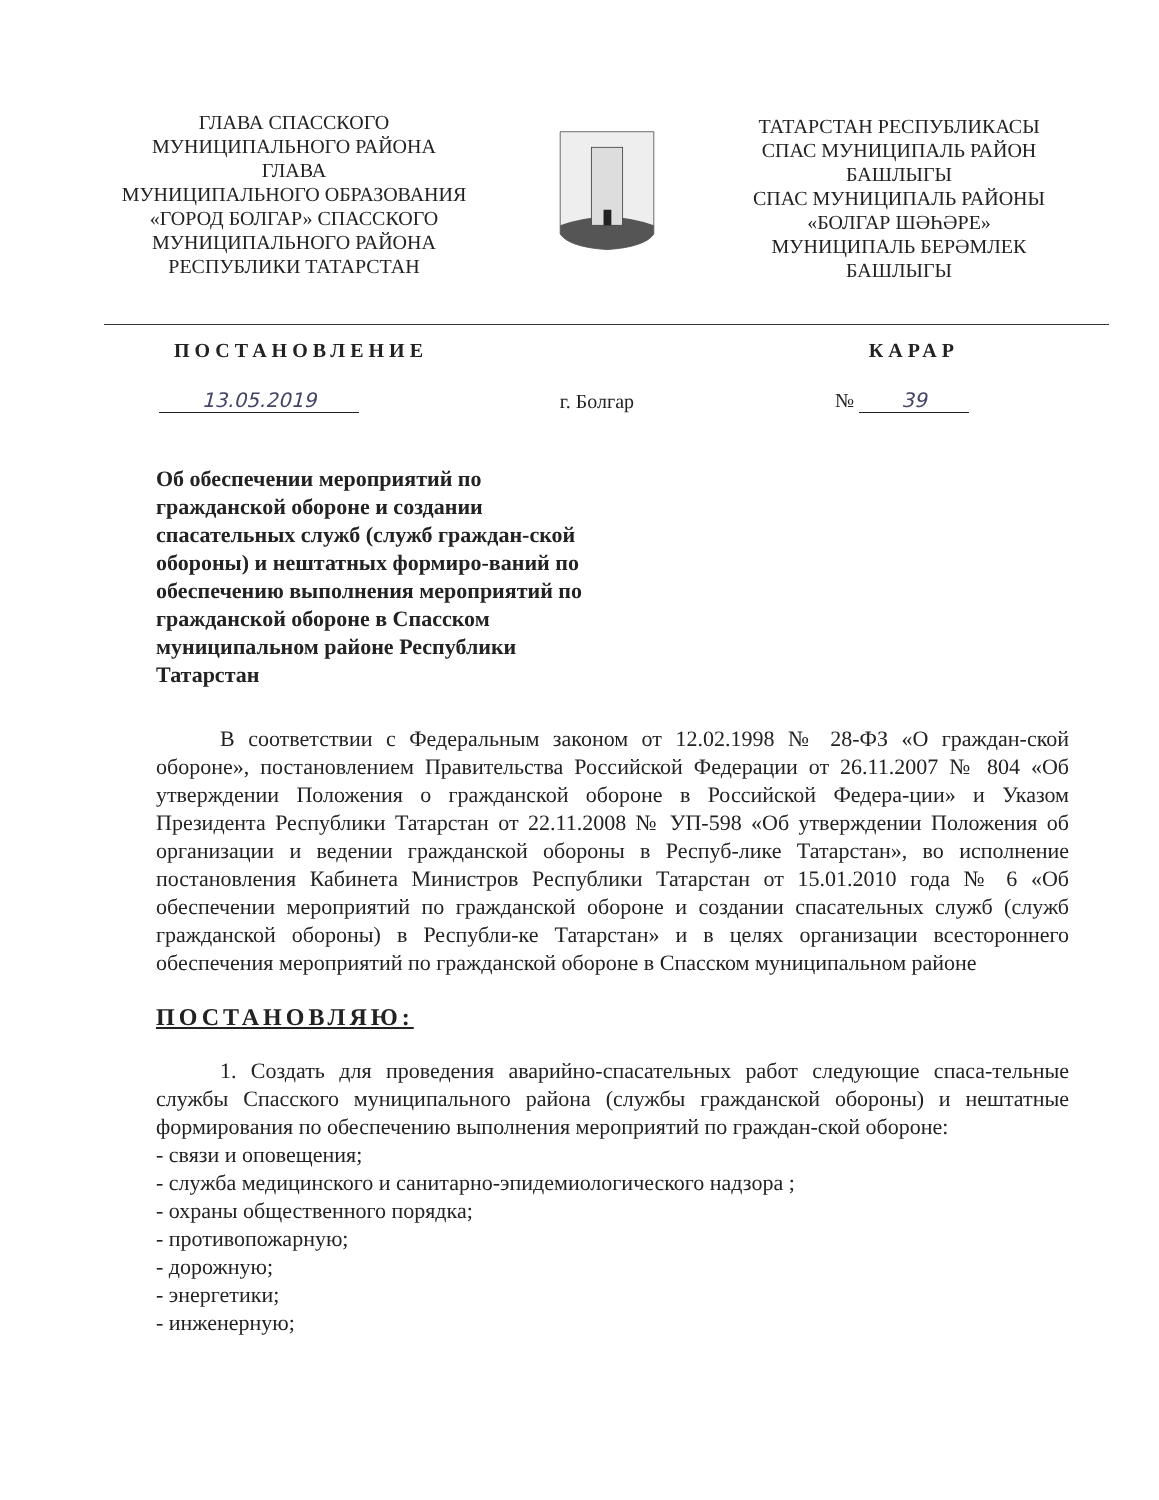ГЛАВА СПАССКОГО
МУНИЦИПАЛЬНОГО РАЙОНА
ГЛАВА
МУНИЦИПАЛЬНОГО ОБРАЗОВАНИЯ
«ГОРОД БОЛГАР» СПАССКОГО
МУНИЦИПАЛЬНОГО РАЙОНА
РЕСПУБЛИКИ ТАТАРСТАН
ТАТАРСТАН РЕСПУБЛИКАСЫ
СПАС МУНИЦИПАЛЬ РАЙОН
БАШЛЫГЫ
СПАС МУНИЦИПАЛЬ РАЙОНЫ
«БОЛГАР ШӘҺӘРЕ»
МУНИЦИПАЛЬ БЕРӘМЛЕК
БАШЛЫГЫ
ПОСТАНОВЛЕНИЕ КАРАР
13.05.2019 г. Болгар № 39
Об обеспечении мероприятий по гражданской обороне и создании спасательных служб (служб граждан-ской обороны) и нештатных формиро-ваний по обеспечению выполнения мероприятий по гражданской обороне в Спасском муниципальном районе Республики Татарстан
В соответствии с Федеральным законом от 12.02.1998 № 28-ФЗ «О граждан-ской обороне», постановлением Правительства Российской Федерации от 26.11.2007 № 804 «Об утверждении Положения о гражданской обороне в Российской Федера-ции» и Указом Президента Республики Татарстан от 22.11.2008 № УП-598 «Об утверждении Положения об организации и ведении гражданской обороны в Респуб-лике Татарстан», во исполнение постановления Кабинета Министров Республики Татарстан от 15.01.2010 года № 6 «Об обеспечении мероприятий по гражданской обороне и создании спасательных служб (служб гражданской обороны) в Республи-ке Татарстан» и в целях организации всестороннего обеспечения мероприятий по гражданской обороне в Спасском муниципальном районе
ПОСТАНОВЛЯЮ:
1. Создать для проведения аварийно-спасательных работ следующие спаса-тельные службы Спасского муниципального района (службы гражданской обороны) и нештатные формирования по обеспечению выполнения мероприятий по граждан-ской обороне:
- связи и оповещения;
- служба медицинского и санитарно-эпидемиологического надзора ;
- охраны общественного порядка;
- противопожарную;
- дорожную;
- энергетики;
- инженерную;